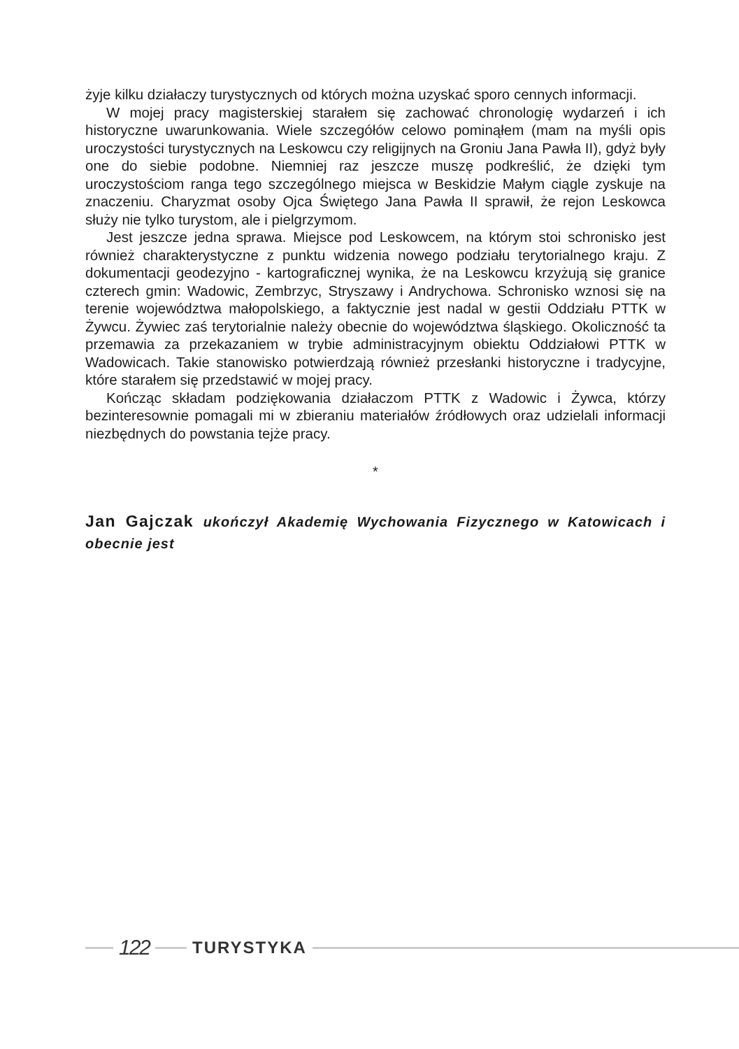żyje kilku działaczy turystycznych od których można uzyskać sporo cennych informacji.
W mojej pracy magisterskiej starałem się zachować chronologię wydarzeń i ich historyczne uwarunkowania. Wiele szczegółów celowo pominąłem (mam na myśli opis uroczystości turystycznych na Leskowcu czy religijnych na Groniu Jana Pawła II), gdyż były one do siebie podobne. Niemniej raz jeszcze muszę podkreślić, że dzięki tym uroczystościom ranga tego szczególnego miejsca w Beskidzie Małym ciągle zyskuje na znaczeniu. Charyzmat osoby Ojca Świętego Jana Pawła II sprawił, że rejon Leskowca służy nie tylko turystom, ale i pielgrzymom.
Jest jeszcze jedna sprawa. Miejsce pod Leskowcem, na którym stoi schronisko jest również charakterystyczne z punktu widzenia nowego podziału terytorialnego kraju. Z dokumentacji geodezyjno - kartograficznej wynika, że na Leskowcu krzyżują się granice czterech gmin: Wadowic, Zembrzyc, Stryszawy i Andrychowa. Schronisko wznosi się na terenie województwa małopolskiego, a faktycznie jest nadal w gestii Oddziału PTTK w Żywcu. Żywiec zaś terytorialnie należy obecnie do województwa śląskiego. Okoliczność ta przemawia za przekazaniem w trybie administracyjnym obiektu Oddziałowi PTTK w Wadowicach. Takie stanowisko potwierdzają również przesłanki historyczne i tradycyjne, które starałem się przedstawić w mojej pracy.
Kończąc składam podziękowania działaczom PTTK z Wadowic i Żywca, którzy bezinteresownie pomagali mi w zbieraniu materiałów źródłowych oraz udzielali informacji niezbędnych do powstania tejże pracy.
*
Jan Gajczak ukończył Akademię Wychowania Fizycznego w Katowicach i obecnie jest
122
TURYSTYKA